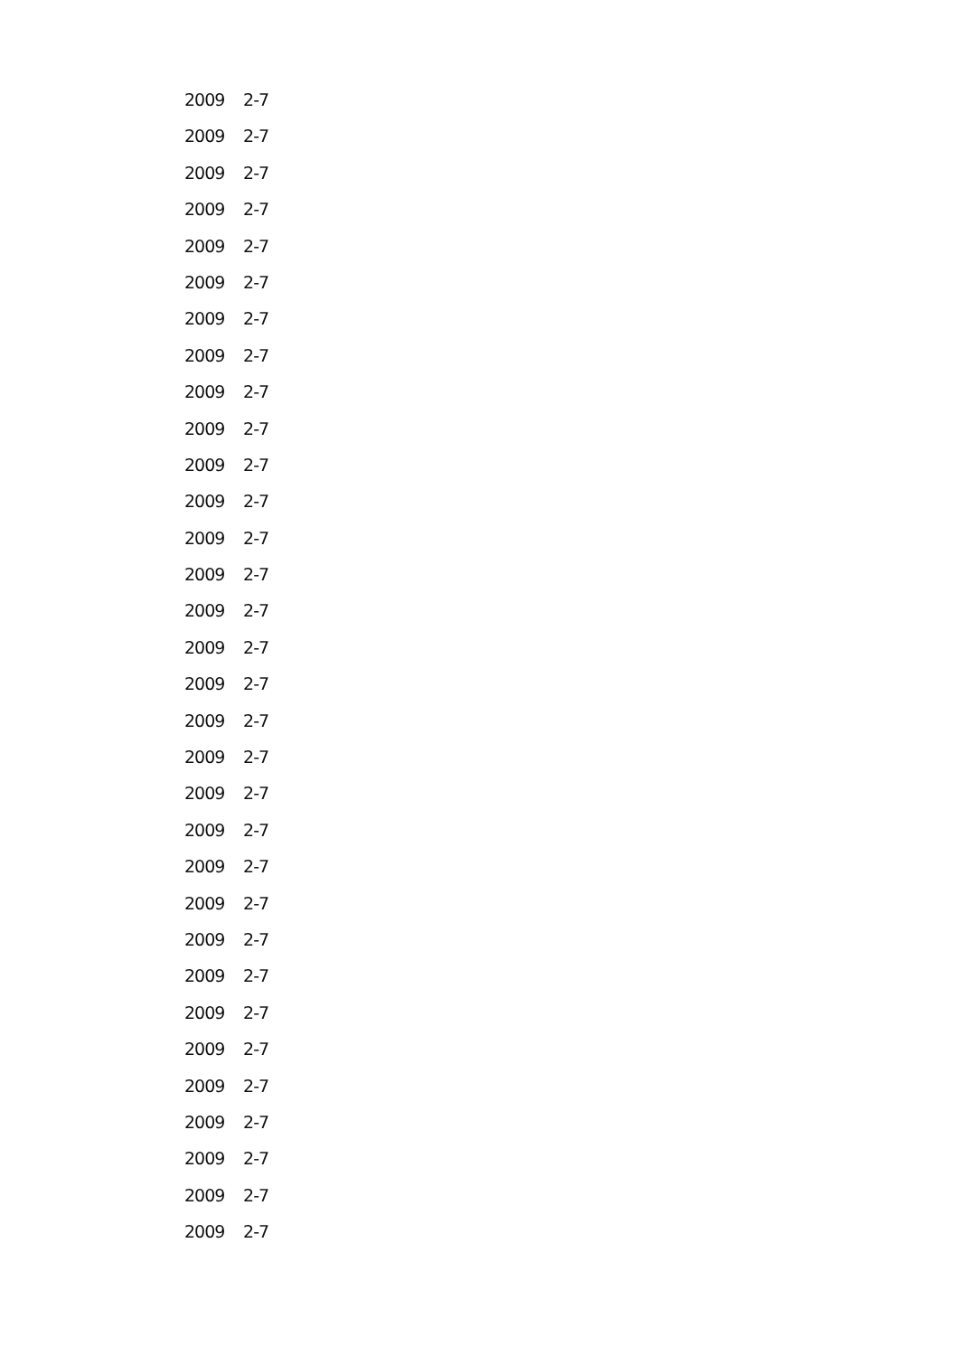2009 2-7
2009 2-7
2009 2-7
2009 2-7
2009 2-7
2009 2-7
2009 2-7
2009 2-7
2009 2-7
2009 2-7
2009 2-7
2009 2-7
2009 2-7
2009 2-7
2009 2-7
2009 2-7
2009 2-7
2009 2-7
2009 2-7
2009 2-7
2009 2-7
2009 2-7
2009 2-7
2009 2-7
2009 2-7
2009 2-7
2009 2-7
2009 2-7
2009 2-7
2009 2-7
2009 2-7
2009 2-7